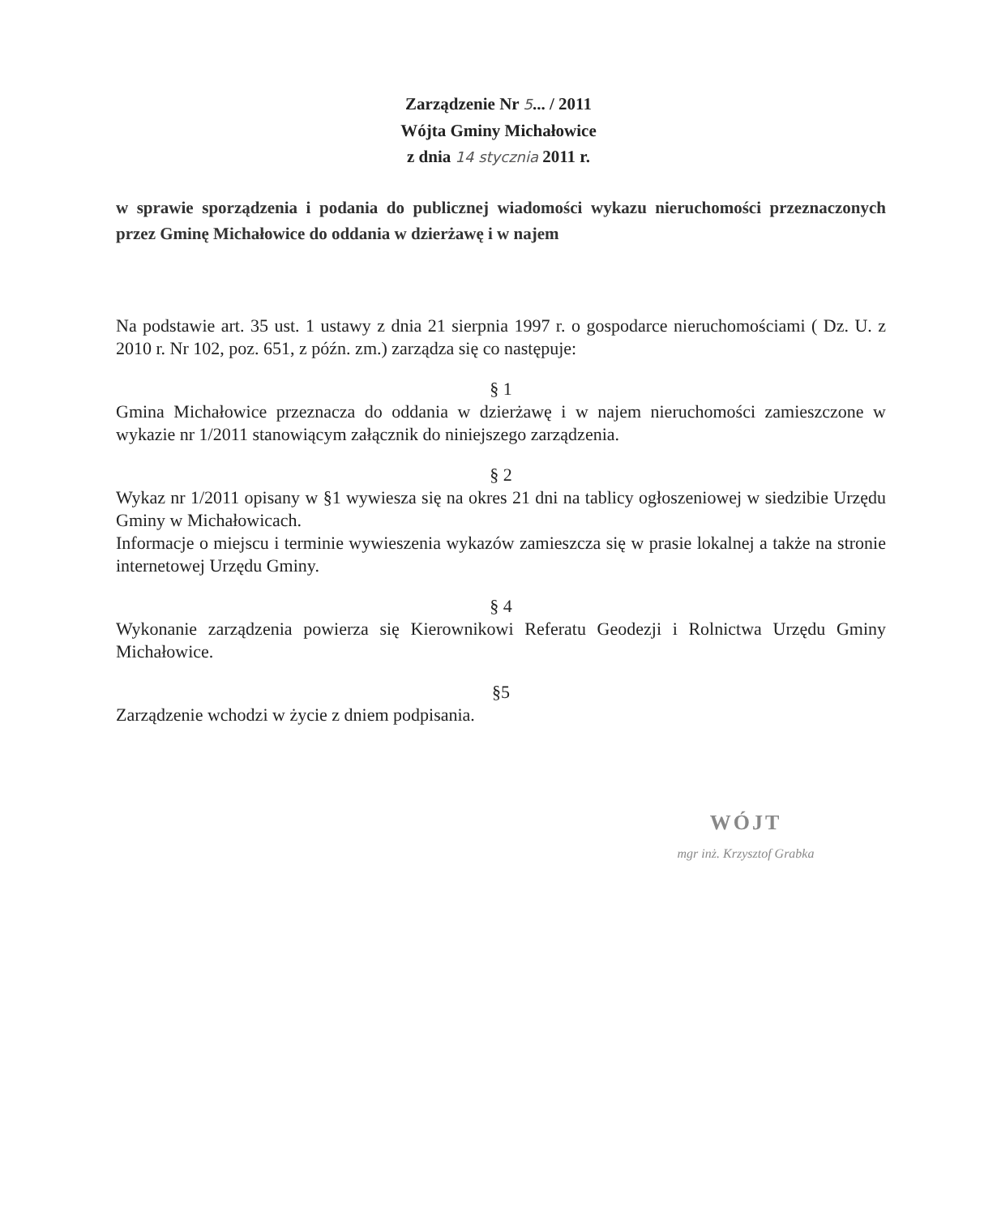Zarządzenie Nr 5... / 2011
Wójta Gminy Michałowice
z dnia 14 stycznia 2011 r.
w sprawie sporządzenia i podania do publicznej wiadomości wykazu nieruchomości przeznaczonych przez Gminę Michałowice do oddania w dzierżawę i w najem
Na podstawie art. 35 ust. 1 ustawy z dnia 21 sierpnia 1997 r. o gospodarce nieruchomościami ( Dz. U. z 2010 r. Nr 102, poz. 651, z późn. zm.) zarządza się co następuje:
§ 1
Gmina Michałowice przeznacza do oddania w dzierżawę i w najem nieruchomości zamieszczone w wykazie nr 1/2011 stanowiącym załącznik do niniejszego zarządzenia.
§ 2
Wykaz nr 1/2011 opisany w §1 wywiesza się na okres 21 dni na tablicy ogłoszeniowej w siedzibie Urzędu Gminy w Michałowicach.
Informacje o miejscu i terminie wywieszenia wykazów zamieszcza się w prasie lokalnej a także na stronie internetowej Urzędu Gminy.
§ 4
Wykonanie zarządzenia powierza się Kierownikowi Referatu Geodezji i Rolnictwa Urzędu Gminy Michałowice.
§5
Zarządzenie wchodzi w życie z dniem podpisania.
WÓJT
mgr inż. Krzysztof Grabka